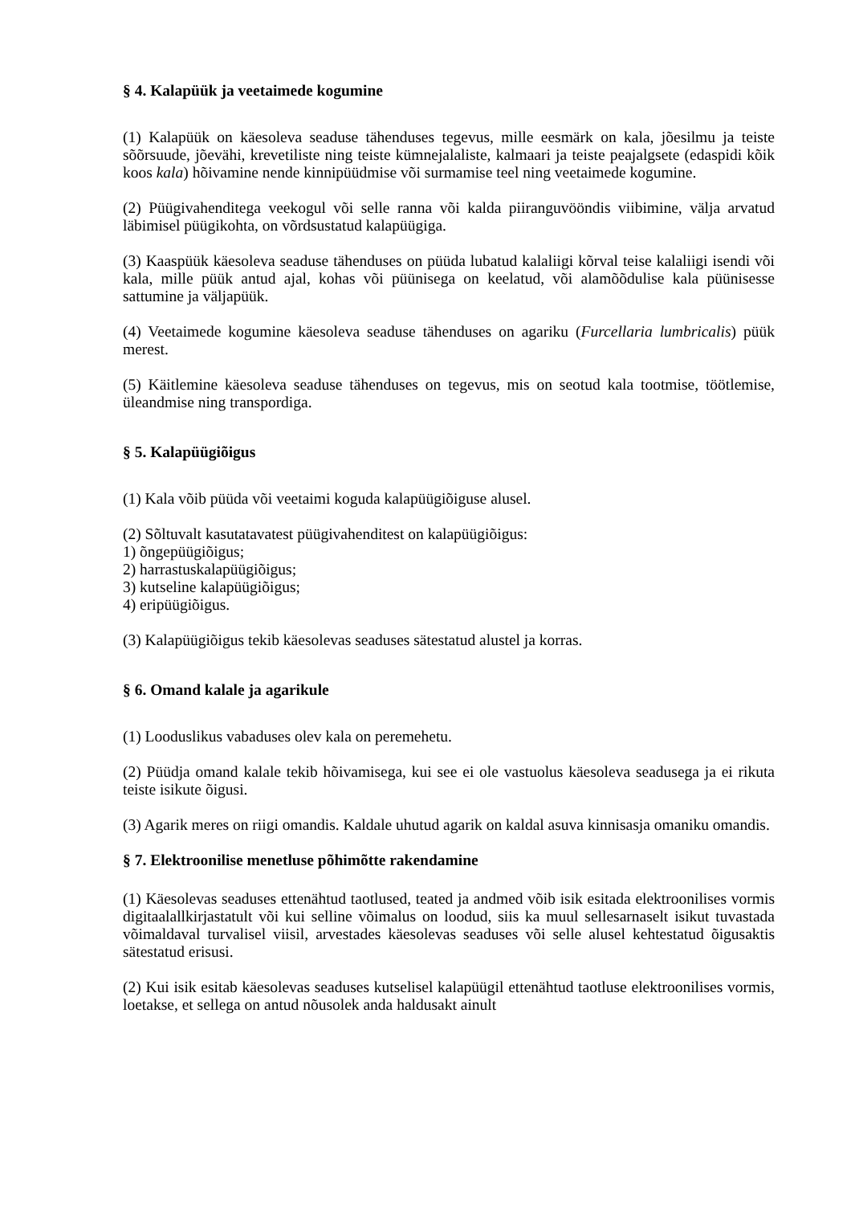§ 4. Kalapüük ja veetaimede kogumine
(1) Kalapüük on käesoleva seaduse tähenduses tegevus, mille eesmärk on kala, jõesilmu ja teiste sõõrsuude, jõevähi, krevetiliste ning teiste kümnejalaliste, kalmaari ja teiste peajalgsete (edaspidi kõik koos kala) hõivamine nende kinnipüüdmise või surmamise teel ning veetaimede kogumine.
(2) Püügivahenditega veekogul või selle ranna või kalda piiranguvööndis viibimine, välja arvatud läbimisel püügikohta, on võrdsustatud kalapüügiga.
(3) Kaaspüük käesoleva seaduse tähenduses on püüda lubatud kalaliigi kõrval teise kalaliigi isendi või kala, mille püük antud ajal, kohas või püünisega on keelatud, või alamõõdulise kala püünisesse sattumine ja väljapüük.
(4) Veetaimede kogumine käesoleva seaduse tähenduses on agariku (Furcellaria lumbricalis) püük merest.
(5) Käitlemine käesoleva seaduse tähenduses on tegevus, mis on seotud kala tootmise, töötlemise, üleandmise ning transpordiga.
§ 5. Kalapüügiõigus
(1) Kala võib püüda või veetaimi koguda kalapüügiõiguse alusel.
(2) Sõltuvalt kasutatavatest püügivahenditest on kalapüügiõigus:
1) õngepüügiõigus;
2) harrastuskalapüügiõigus;
3) kutseline kalapüügiõigus;
4) eripüügiõigus.
(3) Kalapüügiõigus tekib käesolevas seaduses sätestatud alustel ja korras.
§ 6. Omand kalale ja agarikule
(1) Looduslikus vabaduses olev kala on peremehetu.
(2) Püüdja omand kalale tekib hõivamisega, kui see ei ole vastuolus käesoleva seadusega ja ei rikuta teiste isikute õigusi.
(3) Agarik meres on riigi omandis. Kaldale uhutud agarik on kaldal asuva kinnisasja omaniku omandis.
§ 7. Elektroonilise menetluse põhimõtte rakendamine
(1) Käesolevas seaduses ettenähtud taotlused, teated ja andmed võib isik esitada elektroonilises vormis digitaalallkirjastatult või kui selline võimalus on loodud, siis ka muul sellesarnaselt isikut tuvastada võimaldaval turvalisel viisil, arvestades käesolevas seaduses või selle alusel kehtestatud õigusaktis sätestatud erisusi.
(2) Kui isik esitab käesolevas seaduses kutselisel kalapüügil ettenähtud taotluse elektroonilises vormis, loetakse, et sellega on antud nõusolek anda haldusakt ainult